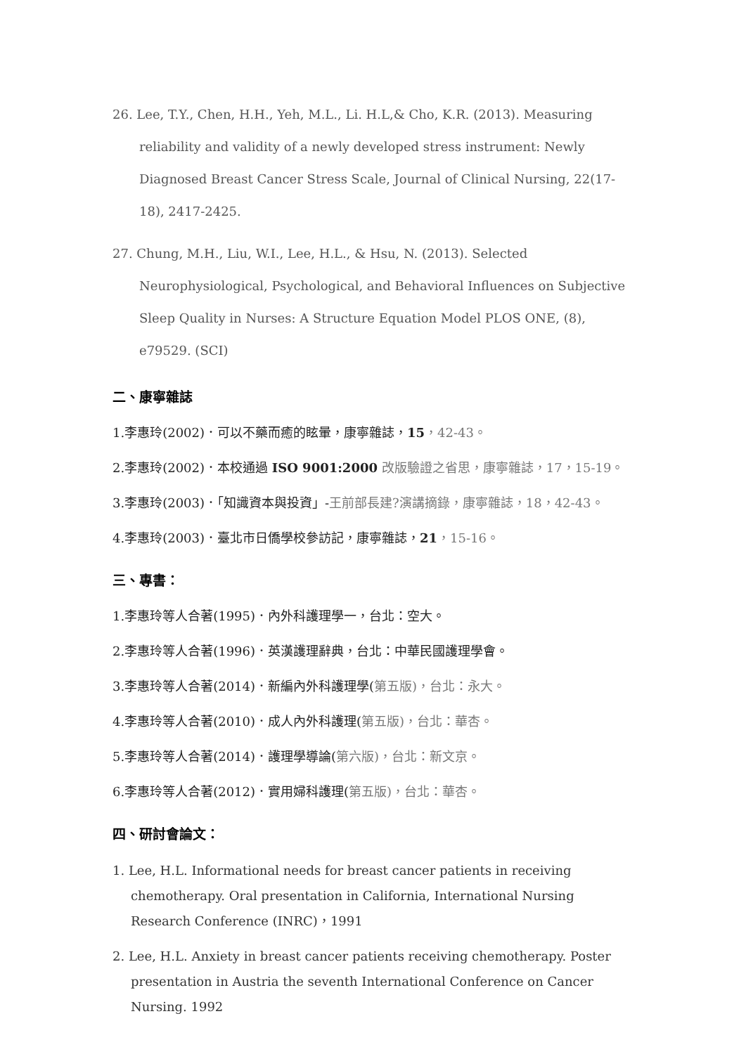26. Lee, T.Y., Chen, H.H., Yeh, M.L., Li. H.L,& Cho, K.R. (2013). Measuring reliability and validity of a newly developed stress instrument: Newly Diagnosed Breast Cancer Stress Scale, Journal of Clinical Nursing, 22(17-18), 2417-2425.
27. Chung, M.H., Liu, W.I., Lee, H.L., & Hsu, N. (2013). Selected Neurophysiological, Psychological, and Behavioral Influences on Subjective Sleep Quality in Nurses: A Structure Equation Model PLOS ONE, (8), e79529. (SCI)
二、康寧雜誌
1.李惠玲(2002)．可以不藥而癒的眩暈，康寧雜誌，15，42-43。
2.李惠玲(2002)．本校通過 ISO 9001:2000 改版驗證之省思，康寧雜誌，17，15-19。
3.李惠玲(2003)．「知識資本與投資」-王前部長建?演講摘錄，康寧雜誌，18，42-43。
4.李惠玲(2003)．臺北市日僑學校參訪記，康寧雜誌，21，15-16。
三、專書：
1.李惠玲等人合著(1995)．內外科護理學一，台北：空大。
2.李惠玲等人合著(1996)．英漢護理辭典，台北：中華民國護理學會。
3.李惠玲等人合著(2014)．新編內外科護理學(第五版)，台北：永大。
4.李惠玲等人合著(2010)．成人內外科護理(第五版)，台北：華杏。
5.李惠玲等人合著(2014)．護理學導論(第六版)，台北：新文京。
6.李惠玲等人合著(2012)．實用婦科護理(第五版)，台北：華杏。
四、研討會論文：
1. Lee, H.L. Informational needs for breast cancer patients in receiving chemotherapy. Oral presentation in California, International Nursing Research Conference (INRC)，1991
2. Lee, H.L. Anxiety in breast cancer patients receiving chemotherapy. Poster presentation in Austria the seventh International Conference on Cancer Nursing. 1992